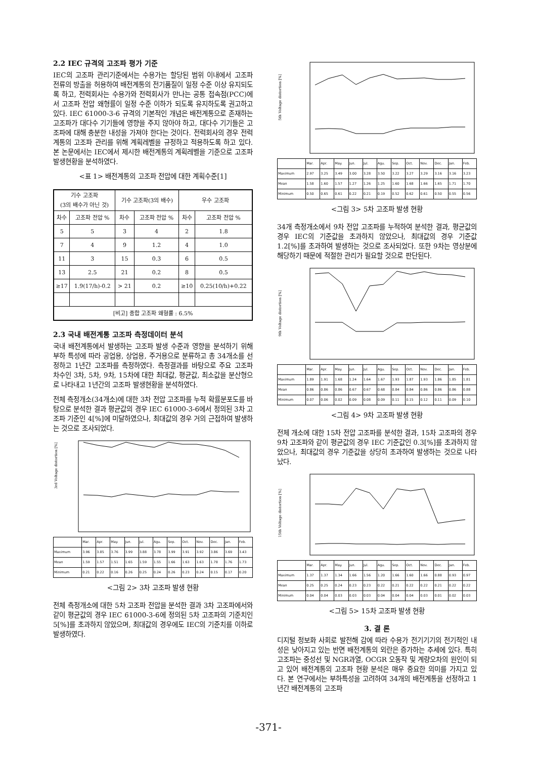2.2 IEC 규격의 고조파 평가 기준
IEC의 고조파 관리기준에서는 수용가는 할당된 범위 이내에서 고조파 전류의 방출을 허용하여 배전계통의 전기품질이 일정 수준 이상 유지되도록 하고, 전력회사는 수용가와 전력회사가 만나는 공통 접속점(PCC)에서 고조파 전압 왜형률이 일정 수준 이하가 되도록 유지하도록 권고하고 있다. IEC 61000-3-6 규격의 기본적인 개념은 배전계통으로 존재하는 고조파가 대다수 기기들에 영향을 주지 않아야 하고, 대다수 기기들은 고조파에 대해 충분한 내성을 가져야 한다는 것이다. 전력회사의 경우 전력계통의 고조파 관리를 위해 계획레벨을 규정하고 적용하도록 하고 있다. 본 논문에서는 IEC에서 제시한 배전계통의 계획레벨을 기준으로 고조파 발생현황을 분석하였다.
<표 1> 배전계통의 고조파 전압에 대한 계획수준[1]
| 기수 고조파 (3의 배수가 아닌 것) | | 기수 고조파(3의 배수) | | 우수 고조파 | |
| --- | --- | --- | --- | --- | --- |
| 차수 | 고조파 전압 % | 차수 | 고조파 전압 % | 차수 | 고조파 전압 % |
| 5 | 5 | 3 | 4 | 2 | 1.8 |
| 7 | 4 | 9 | 1.2 | 4 | 1.0 |
| 11 | 3 | 15 | 0.3 | 6 | 0.5 |
| 13 | 2.5 | 21 | 0.2 | 8 | 0.5 |
| ≥17 | 1.9(17/h)-0.2 | > 21 | 0.2 | ≥10 | 0.25(10/h)+0.22 |
| [비고] 종합 고조파 왜형률 : 6.5% | | | | | |
2.3 국내 배전계통 고조파 측정데이터 분석
국내 배전계통에서 발생하는 고조파 발생 수준과 영향을 분석하기 위해 부하 특성에 따라 공업용, 상업용, 주거용으로 분류하고 총 34개소를 선정하고 1년간 고조파를 측정하였다. 측정결과를 바탕으로 주요 고조파 차수인 3차, 5차, 9차, 15차에 대한 최대값, 평균값, 최소값을 분산형으로 나타내고 1년간의 고조파 발생현황을 분석하였다.
전체 측정개소(34개소)에 대한 3차 전압 고조파를 누적 확률분포도를 바탕으로 분석한 결과 평균값의 경우 IEC 61000-3-6에서 정의된 3차 고조파 기준인 4[%]에 미달하였으나, 최대값의 경우 거의 근접하여 발생하는 것으로 조사되었다.
3rd Voltage distortion [%]
| | Mar. | Apr. | May. | Jun. | Jul. | Agu. | Sep. | Oct. | Nov. | Dec. | Jan. | Feb. |
| Maximum | 3.96 | 3.85 | 3.76 | 3.99 | 3.88 | 3.78 | 3.99 | 3.91 | 3.92 | 3.86 | 3.69 | 3.43 |
| Mean | 1.59 | 1.57 | 1.51 | 1.65 | 1.59 | 1.55 | 1.66 | 1.63 | 1.63 | 1.78 | 1.76 | 1.73 |
| Minimum | 0.21 | 0.22 | 0.16 | 0.26 | 0.25 | 0.24 | 0.26 | 0.23 | 0.24 | 0.15 | 0.17 | 0.20 |
<그림 2> 3차 고조파 발생 현황
전체 측정개소에 대한 5차 고조파 전압을 분석한 결과 3차 고조파에서와 같이 평균값의 경우 IEC 61000-3-6에 정의된 5차 고조파의 기준치인 5[%]를 초과하지 않았으며, 최대값의 경우에도 IEC의 기준치를 이하로 발생하였다.
5th Voltage distortion [%]
| | Mar. | Apr. | May. | Jun. | Jul. | Agu. | Sep. | Oct. | Nov. | Dec. | Jan. | Feb. |
| Maximum | 2.97 | 3.25 | 3.49 | 3.00 | 3.28 | 3.50 | 3.22 | 3.27 | 3.29 | 3.16 | 3.16 | 3.23 |
| Mean | 1.58 | 1.60 | 1.57 | 1.27 | 1.26 | 1.25 | 1.60 | 1.68 | 1.66 | 1.65 | 1.71 | 1.70 |
| Minimum | 0.50 | 0.65 | 0.61 | 0.22 | 0.21 | 0.19 | 0.52 | 0.62 | 0.61 | 0.50 | 0.55 | 0.56 |
<그림 3> 5차 고조파 발생 현황
34개 측정개소에서 9차 전압 고조파를 누적하여 분석한 결과, 평균값의 경우 IEC의 기준값을 초과하지 않았으나, 최대값의 경우 기준값 1.2[%]를 초과하여 발생하는 것으로 조사되었다. 또한 9차는 영상분에 해당하기 때문에 적절한 관리가 필요할 것으로 판단된다.
9th Voltage distortion [%]
| | Mar. | Apr. | May. | Jun. | Jul. | Agu. | Sep. | Oct. | Nov. | Dec. | Jan. | Feb. |
| Maximum | 1.89 | 1.91 | 1.68 | 1.24 | 1.64 | 1.67 | 1.93 | 1.87 | 1.93 | 1.86 | 1.85 | 1.81 |
| Mean | 0.86 | 0.86 | 0.86 | 0.67 | 0.67 | 0.68 | 0.84 | 0.84 | 0.86 | 0.86 | 0.86 | 0.88 |
| Minimum | 0.07 | 0.06 | 0.02 | 0.09 | 0.08 | 0.09 | 0.11 | 0.15 | 0.12 | 0.11 | 0.09 | 0.10 |
<그림 4> 9차 고조파 발생 현황
전체 개소에 대한 15차 전압 고조파를 분석한 결과, 15차 고조파의 경우 9차 고조파와 같이 평균값의 경우 IEC 기준값인 0.3[%]를 초과하지 않았으나, 최대값의 경우 기준값을 상당히 초과하여 발생하는 것으로 나타났다.
15th Voltage distortion [%]
| | Mar. | Apr. | May. | Jun. | Jul. | Agu. | Sep. | Oct. | Nov. | Dec. | Jan. | Feb. |
| Maximum | 1.37 | 1.37 | 1.34 | 1.66 | 1.56 | 1.20 | 1.66 | 1.60 | 1.66 | 0.88 | 0.93 | 0.97 |
| Mean | 0.25 | 0.25 | 0.24 | 0.23 | 0.23 | 0.22 | 0.21 | 0.22 | 0.22 | 0.21 | 0.22 | 0.22 |
| Minimum | 0.04 | 0.04 | 0.03 | 0.03 | 0.03 | 0.04 | 0.04 | 0.04 | 0.03 | 0.01 | 0.02 | 0.03 |
<그림 5> 15차 고조파 발생 현황
3. 결 론
디지털 정보화 사회로 발전해 감에 따라 수용가 전기기기의 전기적인 내성은 낮아지고 있는 반면 배전계통의 외란은 증가하는 추세에 있다. 특히 고조파는 중성선 및 NGR과열, OCGR 오동작 및 계량오차의 원인이 되고 있어 배전계통의 고조파 현황 분석은 매우 중요한 의미를 가지고 있다. 본 연구에서는 부하특성을 고려하여 34개의 배전계통을 선정하고 1년간 배전계통의 고조파
-371-